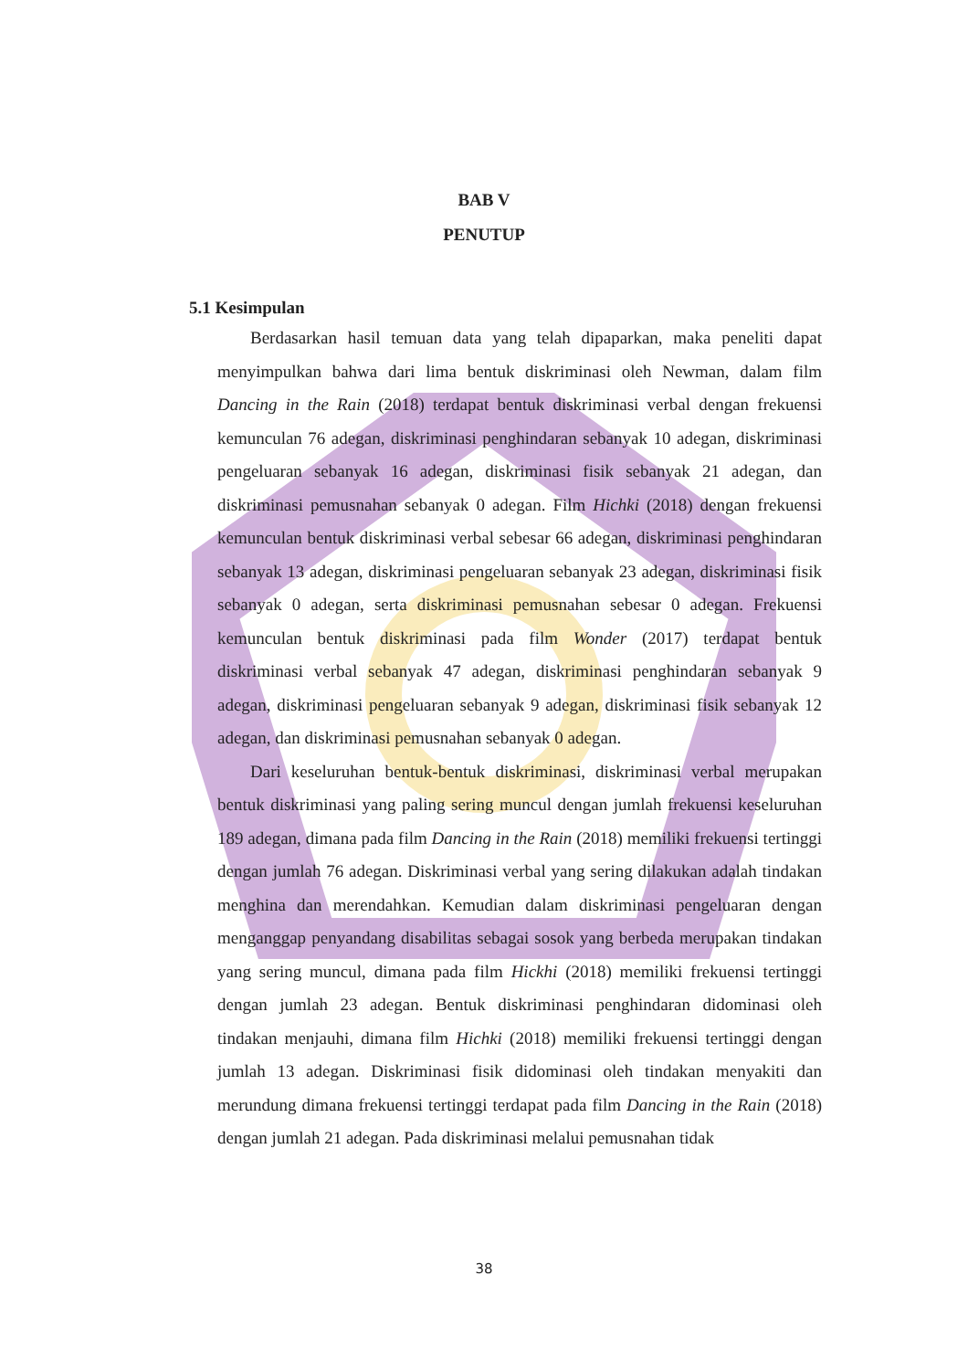BAB V
PENUTUP
5.1 Kesimpulan
Berdasarkan hasil temuan data yang telah dipaparkan, maka peneliti dapat menyimpulkan bahwa dari lima bentuk diskriminasi oleh Newman, dalam film Dancing in the Rain (2018) terdapat bentuk diskriminasi verbal dengan frekuensi kemunculan 76 adegan, diskriminasi penghindaran sebanyak 10 adegan, diskriminasi pengeluaran sebanyak 16 adegan, diskriminasi fisik sebanyak 21 adegan, dan diskriminasi pemusnahan sebanyak 0 adegan. Film Hichki (2018) dengan frekuensi kemunculan bentuk diskriminasi verbal sebesar 66 adegan, diskriminasi penghindaran sebanyak 13 adegan, diskriminasi pengeluaran sebanyak 23 adegan, diskriminasi fisik sebanyak 0 adegan, serta diskriminasi pemusnahan sebesar 0 adegan. Frekuensi kemunculan bentuk diskriminasi pada film Wonder (2017) terdapat bentuk diskriminasi verbal sebanyak 47 adegan, diskriminasi penghindaran sebanyak 9 adegan, diskriminasi pengeluaran sebanyak 9 adegan, diskriminasi fisik sebanyak 12 adegan, dan diskriminasi pemusnahan sebanyak 0 adegan.
Dari keseluruhan bentuk-bentuk diskriminasi, diskriminasi verbal merupakan bentuk diskriminasi yang paling sering muncul dengan jumlah frekuensi keseluruhan 189 adegan, dimana pada film Dancing in the Rain (2018) memiliki frekuensi tertinggi dengan jumlah 76 adegan. Diskriminasi verbal yang sering dilakukan adalah tindakan menghina dan merendahkan. Kemudian dalam diskriminasi pengeluaran dengan menganggap penyandang disabilitas sebagai sosok yang berbeda merupakan tindakan yang sering muncul, dimana pada film Hickhi (2018) memiliki frekuensi tertinggi dengan jumlah 23 adegan. Bentuk diskriminasi penghindaran didominasi oleh tindakan menjauhi, dimana film Hichki (2018) memiliki frekuensi tertinggi dengan jumlah 13 adegan. Diskriminasi fisik didominasi oleh tindakan menyakiti dan merundung dimana frekuensi tertinggi terdapat pada film Dancing in the Rain (2018) dengan jumlah 21 adegan. Pada diskriminasi melalui pemusnahan tidak
38